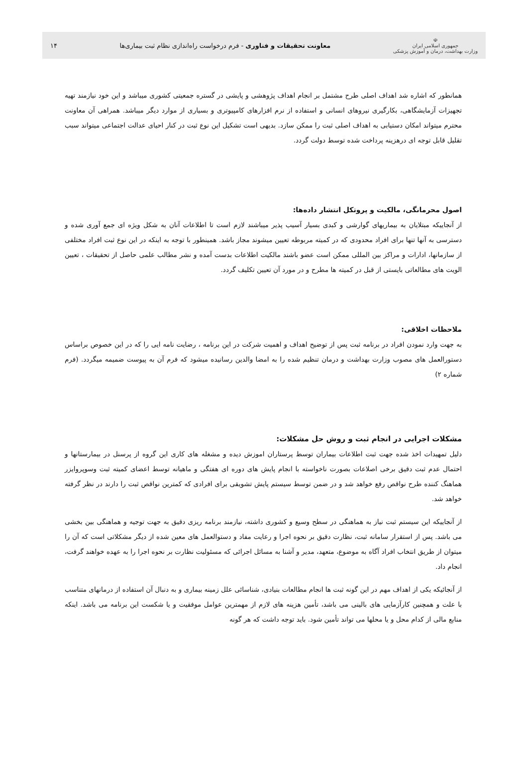☫
جمهوری اسلامی ایران
وزارت بهداشت، درمان و آموزش پزشکی
معاونت تحقیقات و فناوری - فرم درخواست راه‌اندازی نظام ثبت بیماری‌ها
۱۴
همانطور که اشاره شد اهداف اصلی طرح مشتمل بر انجام اهداف پژوهشی و پایشی در گستره جمعیتی کشوری میباشد و این خود نیازمند تهیه تجهیزات آزمایشگاهی، بکارگیری نیروهای انسانی و استفاده از نرم افزارهای کامپیوتری و بسیاری از موارد دیگر میباشد. همراهی آن معاونت محترم میتواند امکان دستیابی به اهداف اصلی ثبت را ممکن سازد. بدیهی است تشکیل این نوع ثبت در کنار احیای عدالت اجتماعی میتواند سبب تقلیل قابل توجه ای درهزینه پرداخت شده توسط دولت گردد.
اصول محرمانگی، مالکیت و پروتکل انتشار داده‌ها:
از آنجاییکه مبتلایان به بیماریهای گوارشی و کبدی بسیار آسیب پذیر میباشند لازم است تا اطلاعات آنان به شکل ویژه ای جمع آوری شده و دسترسی به آنها تنها برای افراد محدودی که در کمیته مربوطه تعیین میشوند مجاز باشد. همینطور با توجه به اینکه در این نوع ثبت افراد مختلفی از سازمانها، ادارات و مراکز بین المللی ممکن است عضو باشند مالکیت اطلاعات بدست آمده و نشر مطالب علمی حاصل از تحقیقات ، تعیین الویت های مطالعاتی بایستی از قبل در کمیته ها مطرح و در مورد آن تعیین تکلیف گردد.
ملاحظات اخلاقی:
به جهت وارد نمودن افراد در برنامه ثبت پس از توضیح اهداف و اهمیت شرکت در این برنامه ، رضایت نامه ایی را که در این خصوص براساس دستورالعمل های مصوب وزارت بهداشت و درمان تنظیم شده را به امضا والدین رسانیده میشود که فرم آن به پیوست ضمیمه میگردد. (فرم شماره ۲)
مشکلات اجرایی در انجام ثبت و روش حل مشکلات:
دلیل تمهیدات اخذ شده جهت ثبت اطلاعات بیماران توسط پرستاران اموزش دیده و مشغله های کاری این گروه از پرسنل در بیمارستانها و احتمال عدم ثبت دقیق برخی اصلاعات بصورت ناخواسته با انجام پایش های دوره ای هفتگی و ماهیانه توسط اعضای کمیته ثبت وسوپروایزر هماهنگ کننده طرح نواقص رفع خواهد شد و در ضمن توسط سیستم پایش تشویقی برای افرادی که کمترین نواقص ثبت را دارند در نظر گرفته خواهد شد.
از آنجاییکه این سیستم ثبت نیاز به هماهنگی در سطح وسیع و کشوری داشته، نیازمند برنامه ریزی دقیق به جهت توجیه و هماهنگی بین بخشی می باشد. پس از استقرار سامانه ثبت، نظارت دقیق بر نحوه اجرا و رعایت مفاد و دستوالعمل های معین شده از دیگر مشکلاتی است که آن را میتوان از طریق انتخاب افراد آگاه به موضوع، متعهد، مدیر و آشنا به مسائل اجرائی که مسئولیت نظارت بر نحوه اجرا را به عهده خواهند گرفت، انجام داد.
از آنجائیکه یکی از اهداف مهم در این گونه ثبت ها انجام مطالعات بنیادی، شناسائی علل زمینه بیماری و به دنبال آن استفاده از درمانهای متناسب با علت و همچنین کارآزمایی های بالینی می باشد، تأمین هزینه های لازم از مهمترین عوامل موفقیت و یا شکست این برنامه می باشد. اینکه منابع مالی از کدام محل و یا محلها می تواند تأمین شود. باید توجه داشت که هر گونه